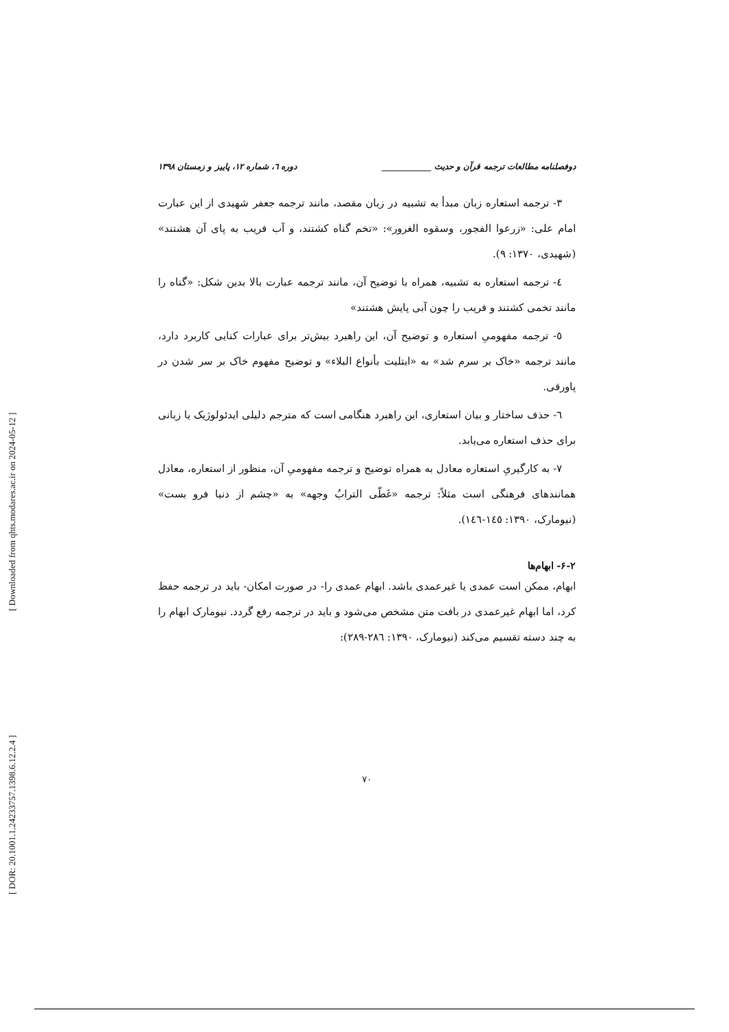[ DOR: 20.1001.1.24233757.1398.6.12.2.4 ] [ Downloaded from qhts.modares.ac.ir on 2024-05-12 ]
دوفصلنامه مطالعات ترجمه قرآن و حدیث ____________ دوره ٦، شماره ١٢، پاییز و زمستان ١٣٩٨
٣- ترجمه استعاره زبان مبدأ به تشبیه در زبان مقصد، مانند ترجمه جعفر شهیدی از این عبارت امام علی: «زرعوا الفجور، وسقوه الغرور»: «تخم گناه کشتند، و آب فریب به پای آن هشتند» (شهیدی، ١٣٧٠: ٩).
٤- ترجمه استعاره به تشبیه، همراه با توضیح آن، مانند ترجمه عبارت بالا بدین شکل: «گناه را مانند تخمی کشتند و فریب را چون آبی پایش هشتند»
٥- ترجمه مفهومیِ استعاره و توضیح آن، این راهبرد بیش‌تر برای عبارات کنایی کاربرد دارد، مانند ترجمه «خاک بر سرم شد» به «ابتلیت بأنواع البلاء» و توضیح مفهوم خاک بر سر شدن در پاورقی.
٦- حذف ساختار و بیان استعاری، این راهبرد هنگامی است که مترجم دلیلی ایدئولوژیک یا زبانی برای حذف استعاره می‌یابد.
٧- به کارگیریِ استعاره معادل به همراه توضیح و ترجمه مفهومیِ آن، منظور از استعاره، معادل همانندهای فرهنگی است مثلاً: ترجمه «غَطّی الترابُ وجهه» به «چشم از دنیا فرو بست» (نیومارک، ١٣٩٠: ١٤٥-١٤٦).
٢-۶- ابهام‌ها
ابهام، ممکن است عمدی یا غیرعمدی باشد. ابهام عمدی را- در صورت امکان- باید در ترجمه حفظ کرد، اما ابهام غیرعمدی در بافت متن مشخص می‌شود و باید در ترجمه رفع گردد. نیومارک ابهام را به چند دسته تقسیم می‌کند (نیومارک، ١٣٩٠: ٢٨٦-٢٨٩):
٧٠